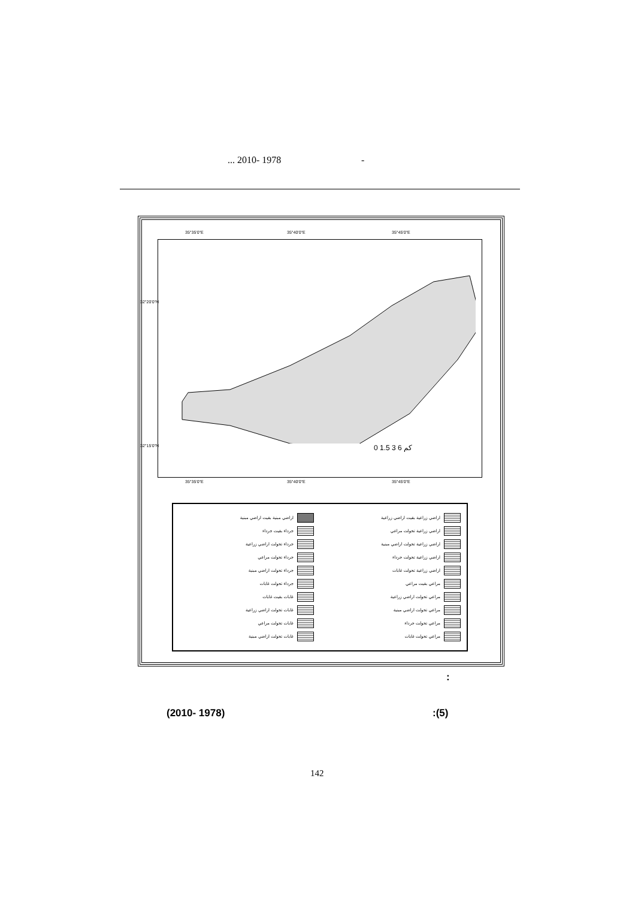... 2010- 1978 -
35°35'0"E 35°40'0"E 35°45'0"E
0 1.5 3 6 كم
35°35'0"E 35°40'0"E 35°45'0"E
32°20'0"N
32°15'0"N
اراضي زراعية بقيت اراضي زراعية
اراضي مبنية بقيت اراضي مبنية
اراضي زراعية تحولت مراعي
جرداء بقيت جرداء
اراضي زراعية تحولت اراضي مبنية
جرداء تحولت اراضي زراعية
اراضي زراعية تحولت جرداء
جرداء تحولت مراعي
اراضي زراعية تحولت غابات
جرداء تحولت اراضي مبنية
مراعي بقيت مراعي
جرداء تحولت غابات
مراعي تحولت اراضي زراعية
غابات بقيت غابات
مراعي تحولت اراضي مبنية
غابات تحولت اراضي زراعية
مراعي تحولت جرداء
غابات تحولت مراعي
مراعي تحولت غابات
غابات تحولت اراضي مبنية
:
(2010- 1978) :(5)
142